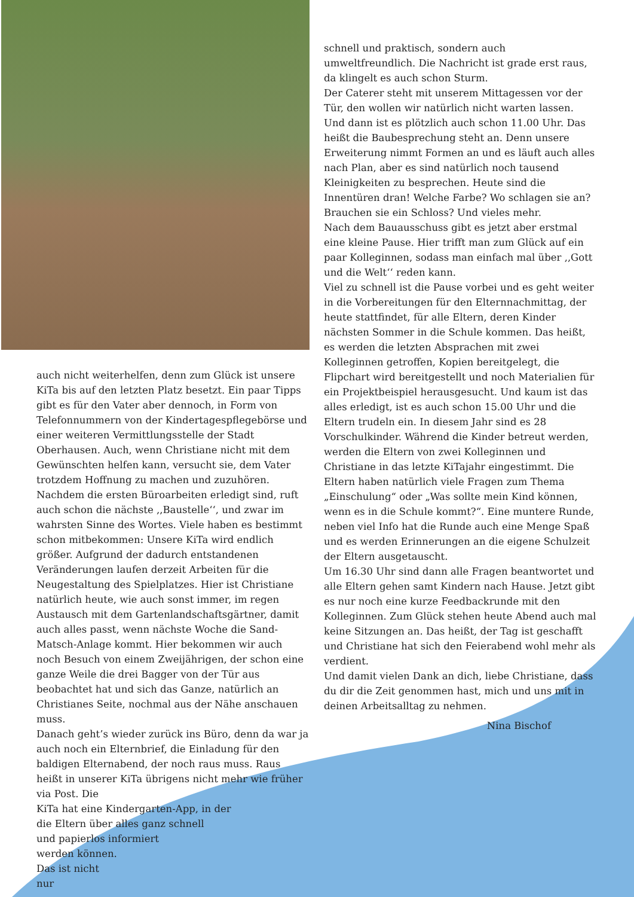auch nicht weiterhelfen, denn zum Glück ist unsere KiTa bis auf den letzten Platz besetzt. Ein paar Tipps gibt es für den Vater aber dennoch, in Form von Telefonnummern von der Kindertagespflegebörse und einer weiteren Vermittlungsstelle der Stadt Oberhausen. Auch, wenn Christiane nicht mit dem Gewünschten helfen kann, versucht sie, dem Vater trotzdem Hoffnung zu machen und zuzuhören.
Nachdem die ersten Büroarbeiten erledigt sind, ruft auch schon die nächste ,,Baustelle‘‘, und zwar im wahrsten Sinne des Wortes. Viele haben es bestimmt schon mitbekommen: Unsere KiTa wird endlich größer. Aufgrund der dadurch entstandenen Veränderungen laufen derzeit Arbeiten für die Neugestaltung des Spielplatzes. Hier ist Christiane natürlich heute, wie auch sonst immer, im regen Austausch mit dem Gartenlandschaftsgärtner, damit auch alles passt, wenn nächste Woche die Sand-Matsch-Anlage kommt. Hier bekommen wir auch noch Besuch von einem Zweijährigen, der schon eine ganze Weile die drei Bagger von der Tür aus beobachtet hat und sich das Ganze, natürlich an Christianes Seite, nochmal aus der Nähe anschauen muss.
Danach geht’s wieder zurück ins Büro, denn da war ja auch noch ein Elternbrief, die Einladung für den baldigen Elternabend, der noch raus muss. Raus heißt in unserer KiTa übrigens nicht mehr wie früher via Post. Die
KiTa hat eine Kindergarten-App, in der
die Eltern über alles ganz schnell
und papierlos informiert
werden können.
Das ist nicht
nur
schnell und praktisch, sondern auch umweltfreundlich. Die Nachricht ist grade erst raus, da klingelt es auch schon Sturm.
Der Caterer steht mit unserem Mittagessen vor der Tür, den wollen wir natürlich nicht warten lassen.
Und dann ist es plötzlich auch schon 11.00 Uhr. Das heißt die Baubesprechung steht an. Denn unsere Erweiterung nimmt Formen an und es läuft auch alles nach Plan, aber es sind natürlich noch tausend Kleinigkeiten zu besprechen. Heute sind die Innentüren dran! Welche Farbe? Wo schlagen sie an? Brauchen sie ein Schloss? Und vieles mehr.
Nach dem Bauausschuss gibt es jetzt aber erstmal eine kleine Pause. Hier trifft man zum Glück auf ein paar Kolleginnen, sodass man einfach mal über ,,Gott und die Welt‘‘ reden kann.
Viel zu schnell ist die Pause vorbei und es geht weiter in die Vorbereitungen für den Elternnachmittag, der heute stattfindet, für alle Eltern, deren Kinder nächsten Sommer in die Schule kommen. Das heißt, es werden die letzten Absprachen mit zwei Kolleginnen getroffen, Kopien bereitgelegt, die Flipchart wird bereitgestellt und noch Materialien für ein Projektbeispiel herausgesucht. Und kaum ist das alles erledigt, ist es auch schon 15.00 Uhr und die Eltern trudeln ein. In diesem Jahr sind es 28 Vorschulkinder. Während die Kinder betreut werden, werden die Eltern von zwei Kolleginnen und Christiane in das letzte KiTajahr eingestimmt. Die Eltern haben natürlich viele Fragen zum Thema „Einschulung“ oder „Was sollte mein Kind können, wenn es in die Schule kommt?“. Eine muntere Runde, neben viel Info hat die Runde auch eine Menge Spaß und es werden Erinnerungen an die eigene Schulzeit der Eltern ausgetauscht.
Um 16.30 Uhr sind dann alle Fragen beantwortet und alle Eltern gehen samt Kindern nach Hause. Jetzt gibt es nur noch eine kurze Feedbackrunde mit den Kolleginnen. Zum Glück stehen heute Abend auch mal keine Sitzungen an. Das heißt, der Tag ist geschafft und Christiane hat sich den Feierabend wohl mehr als verdient.
Und damit vielen Dank an dich, liebe Christiane, dass du dir die Zeit genommen hast, mich und uns mit in deinen Arbeitsalltag zu nehmen.
Nina Bischof